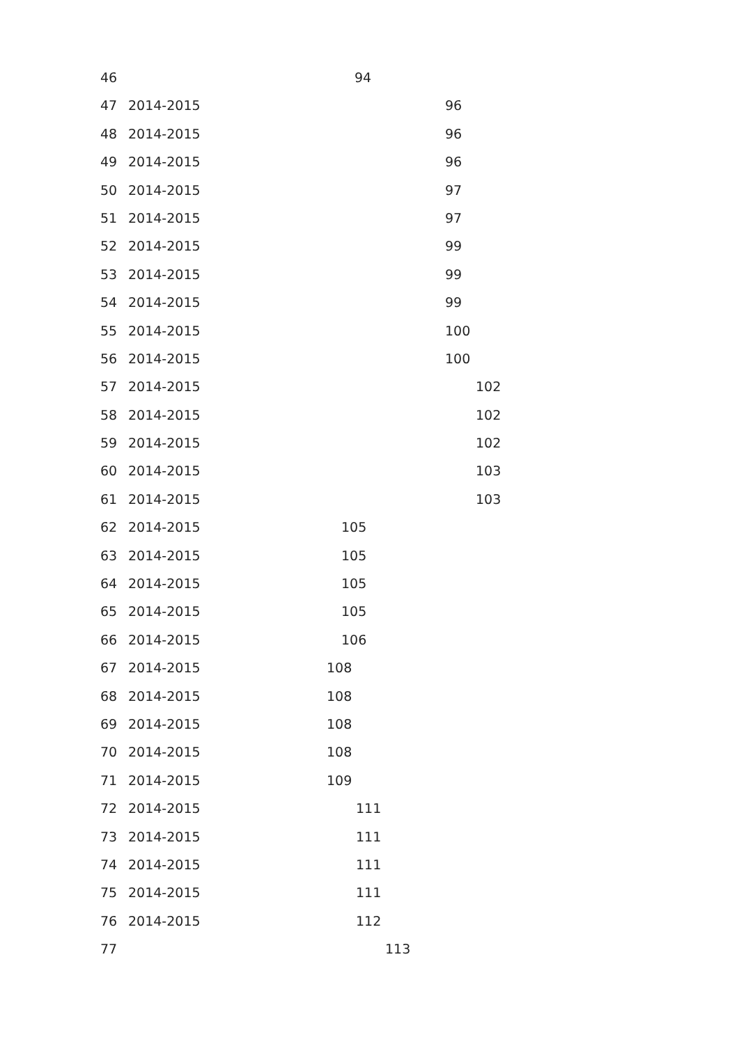46 94
47 2014-2015 96
48 2014-2015 96
49 2014-2015 96
50 2014-2015 97
51 2014-2015 97
52 2014-2015 99
53 2014-2015 99
54 2014-2015 99
55 2014-2015 100
56 2014-2015 100
57 2014-2015 102
58 2014-2015 102
59 2014-2015 102
60 2014-2015 103
61 2014-2015 103
62 2014-2015 105
63 2014-2015 105
64 2014-2015 105
65 2014-2015 105
66 2014-2015 106
67 2014-2015 108
68 2014-2015 108
69 2014-2015 108
70 2014-2015 108
71 2014-2015 109
72 2014-2015 111
73 2014-2015 111
74 2014-2015 111
75 2014-2015 111
76 2014-2015 112
77 113